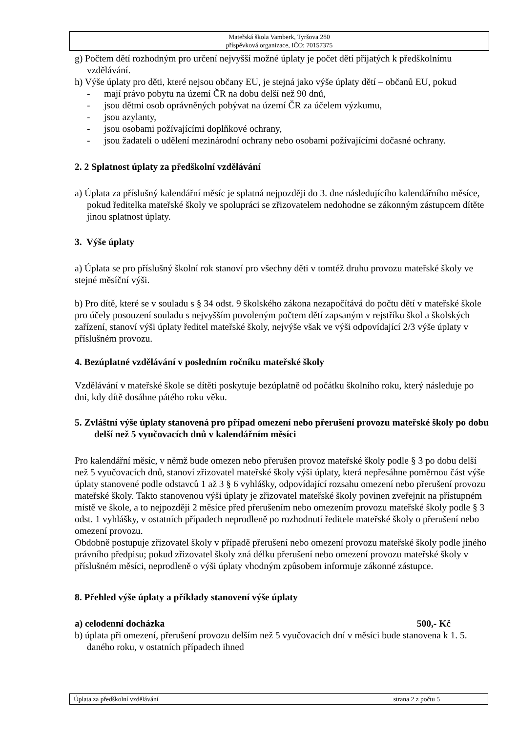Mateřská škola Vamberk, Tyršova 280
příspěvková organizace, IČO: 70157375
g) Počtem dětí rozhodným pro určení nejvyšší možné úplaty je počet dětí přijatých k předškolnímu vzdělávání.
h) Výše úplaty pro děti, které nejsou občany EU, je stejná jako výše úplaty dětí – občanů EU, pokud
- mají právo pobytu na území ČR na dobu delší než 90 dnů,
- jsou dětmi osob oprávněných pobývat na území ČR za účelem výzkumu,
- jsou azylanty,
- jsou osobami požívajícími doplňkové ochrany,
- jsou žadateli o udělení mezinárodní ochrany nebo osobami požívajícími dočasné ochrany.
2. 2 Splatnost úplaty za předškolní vzdělávání
a) Úplata za příslušný kalendářní měsíc je splatná nejpozději do 3. dne následujícího kalendářního měsíce, pokud ředitelka mateřské školy ve spolupráci se zřizovatelem nedohodne se zákonným zástupcem dítěte jinou splatnost úplaty.
3. Výše úplaty
a) Úplata se pro příslušný školní rok stanoví pro všechny děti v tomtéž druhu provozu mateřské školy ve stejné měsíční výši.
b) Pro dítě, které se v souladu s § 34 odst. 9 školského zákona nezapočítává do počtu dětí v mateřské škole pro účely posouzení souladu s nejvyšším povoleným počtem dětí zapsaným v rejstříku škol a školských zařízení, stanoví výši úplaty ředitel mateřské školy, nejvýše však ve výši odpovídající 2/3 výše úplaty v příslušném provozu.
4. Bezúplatné vzdělávání v posledním ročníku mateřské školy
Vzdělávání v mateřské škole se dítěti poskytuje bezúplatně od počátku školního roku, který následuje po dni, kdy dítě dosáhne pátého roku věku.
5. Zvláštní výše úplaty stanovená pro případ omezení nebo přerušení provozu mateřské školy po dobu delší než 5 vyučovacích dnů v kalendářním měsíci
Pro kalendářní měsíc, v němž bude omezen nebo přerušen provoz mateřské školy podle § 3 po dobu delší než 5 vyučovacích dnů, stanoví zřizovatel mateřské školy výši úplaty, která nepřesáhne poměrnou část výše úplaty stanovené podle odstavců 1 až 3 § 6 vyhlášky, odpovídající rozsahu omezení nebo přerušení provozu mateřské školy. Takto stanovenou výši úplaty je zřizovatel mateřské školy povinen zveřejnit na přístupném místě ve škole, a to nejpozději 2 měsíce před přerušením nebo omezením provozu mateřské školy podle § 3 odst. 1 vyhlášky, v ostatních případech neprodleně po rozhodnutí ředitele mateřské školy o přerušení nebo omezení provozu.
Obdobně postupuje zřizovatel školy v případě přerušení nebo omezení provozu mateřské školy podle jiného právního předpisu; pokud zřizovatel školy zná délku přerušení nebo omezení provozu mateřské školy v příslušném měsíci, neprodleně o výši úplaty vhodným způsobem informuje zákonné zástupce.
8. Přehled výše úplaty a příklady stanovení výše úplaty
a) celodenní docházka 500,- Kč
b) úplata při omezení, přerušení provozu delším než 5 vyučovacích dní v měsíci bude stanovena k 1. 5. daného roku, v ostatních případech ihned
Úplata za předškolní vzdělávání strana 2 z počtu 5